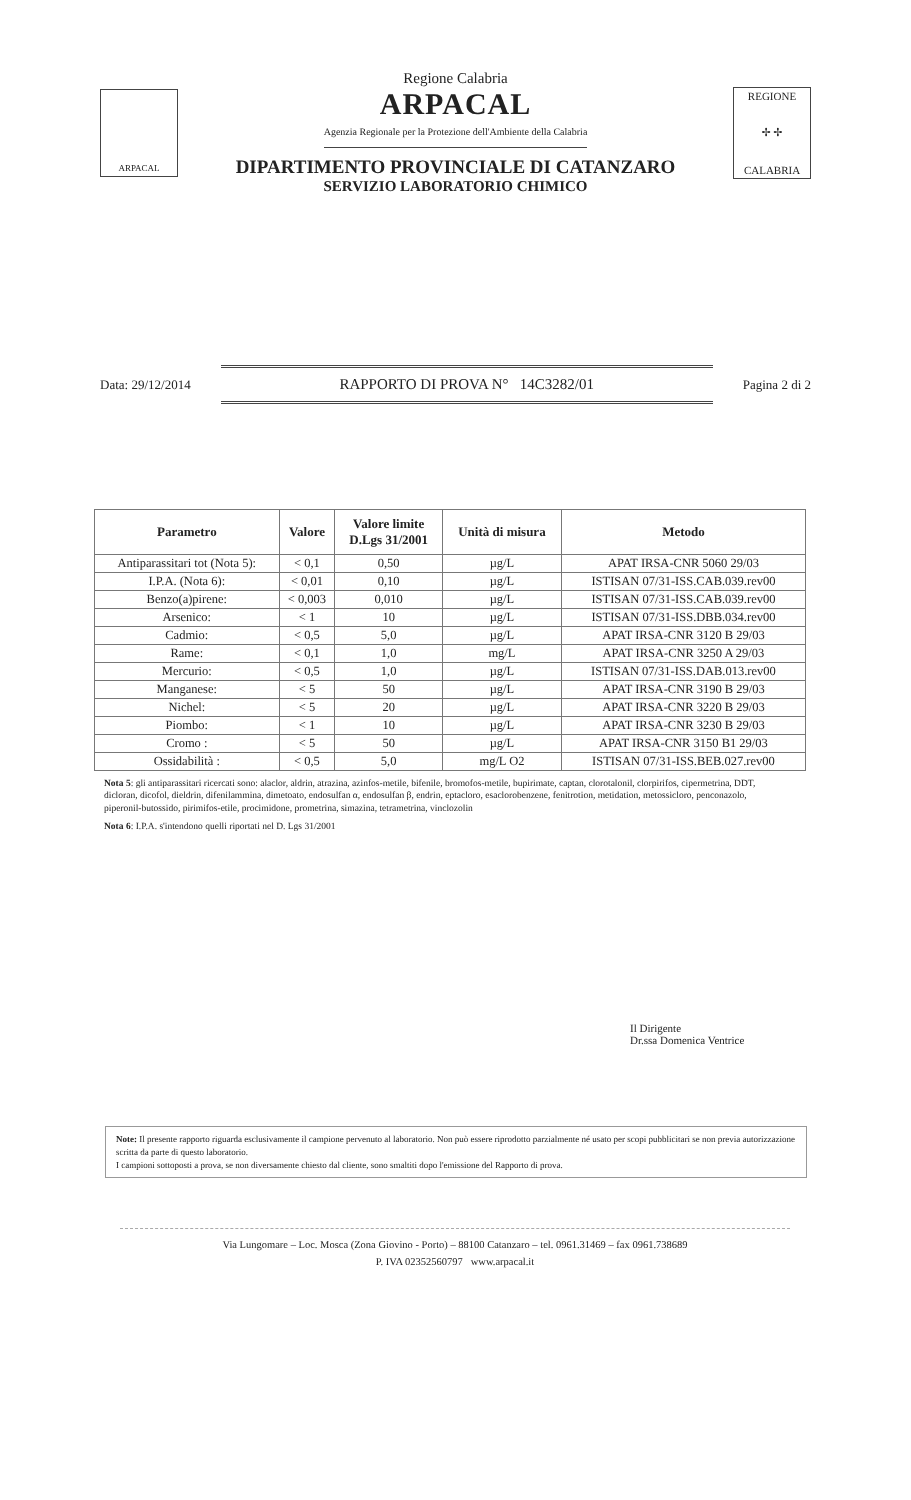ARPACAL
Regione Calabria
ARPACAL
Agenzia Regionale per la Protezione dell'Ambiente della Calabria
DIPARTIMENTO PROVINCIALE DI CATANZARO
SERVIZIO LABORATORIO CHIMICO
REGIONE
✢ ✢
CALABRIA
Data: 29/12/2014
RAPPORTO DI PROVA N° 14C3282/01
Pagina 2 di 2
| Parametro | Valore | Valore limite D.Lgs 31/2001 | Unità di misura | Metodo |
| --- | --- | --- | --- | --- |
| Antiparassitari tot (Nota 5): | < 0,1 | 0,50 | µg/L | APAT IRSA-CNR 5060 29/03 |
| I.P.A. (Nota 6): | < 0,01 | 0,10 | µg/L | ISTISAN 07/31-ISS.CAB.039.rev00 |
| Benzo(a)pirene: | < 0,003 | 0,010 | µg/L | ISTISAN 07/31-ISS.CAB.039.rev00 |
| Arsenico: | < 1 | 10 | µg/L | ISTISAN 07/31-ISS.DBB.034.rev00 |
| Cadmio: | < 0,5 | 5,0 | µg/L | APAT IRSA-CNR 3120 B 29/03 |
| Rame: | < 0,1 | 1,0 | mg/L | APAT IRSA-CNR 3250 A 29/03 |
| Mercurio: | < 0,5 | 1,0 | µg/L | ISTISAN 07/31-ISS.DAB.013.rev00 |
| Manganese: | < 5 | 50 | µg/L | APAT IRSA-CNR 3190 B 29/03 |
| Nichel: | < 5 | 20 | µg/L | APAT IRSA-CNR 3220 B 29/03 |
| Piombo: | < 1 | 10 | µg/L | APAT IRSA-CNR 3230 B 29/03 |
| Cromo : | < 5 | 50 | µg/L | APAT IRSA-CNR 3150 B1 29/03 |
| Ossidabilità : | < 0,5 | 5,0 | mg/L O2 | ISTISAN 07/31-ISS.BEB.027.rev00 |
Nota 5: gli antiparassitari ricercati sono: alaclor, aldrin, atrazina, azinfos-metile, bifenile, bromofos-metile, bupirimate, captan, clorotalonil, clorpirifos, cipermetrina, DDT, dicloran, dicofol, dieldrin, difenilammina, dimetoato, endosulfan α, endosulfan β, endrin, eptacloro, esaclorobenzene, fenitrotion, metidation, metossicloro, penconazolo, piperonil-butossido, pirimifos-etile, procimidone, prometrina, simazina, tetrametrina, vinclozolin
Nota 6: I.P.A. s'intendono quelli riportati nel D. Lgs 31/2001
Il Dirigente
Dr.ssa Domenica Ventrice
Note: Il presente rapporto riguarda esclusivamente il campione pervenuto al laboratorio. Non può essere riprodotto parzialmente né usato per scopi pubblicitari se non previa autorizzazione scritta da parte di questo laboratorio.
I campioni sottoposti a prova, se non diversamente chiesto dal cliente, sono smaltiti dopo l'emissione del Rapporto di prova.
Via Lungomare – Loc. Mosca (Zona Giovino - Porto) – 88100 Catanzaro – tel. 0961.31469 – fax 0961.738689
P. IVA 02352560797 www.arpacal.it